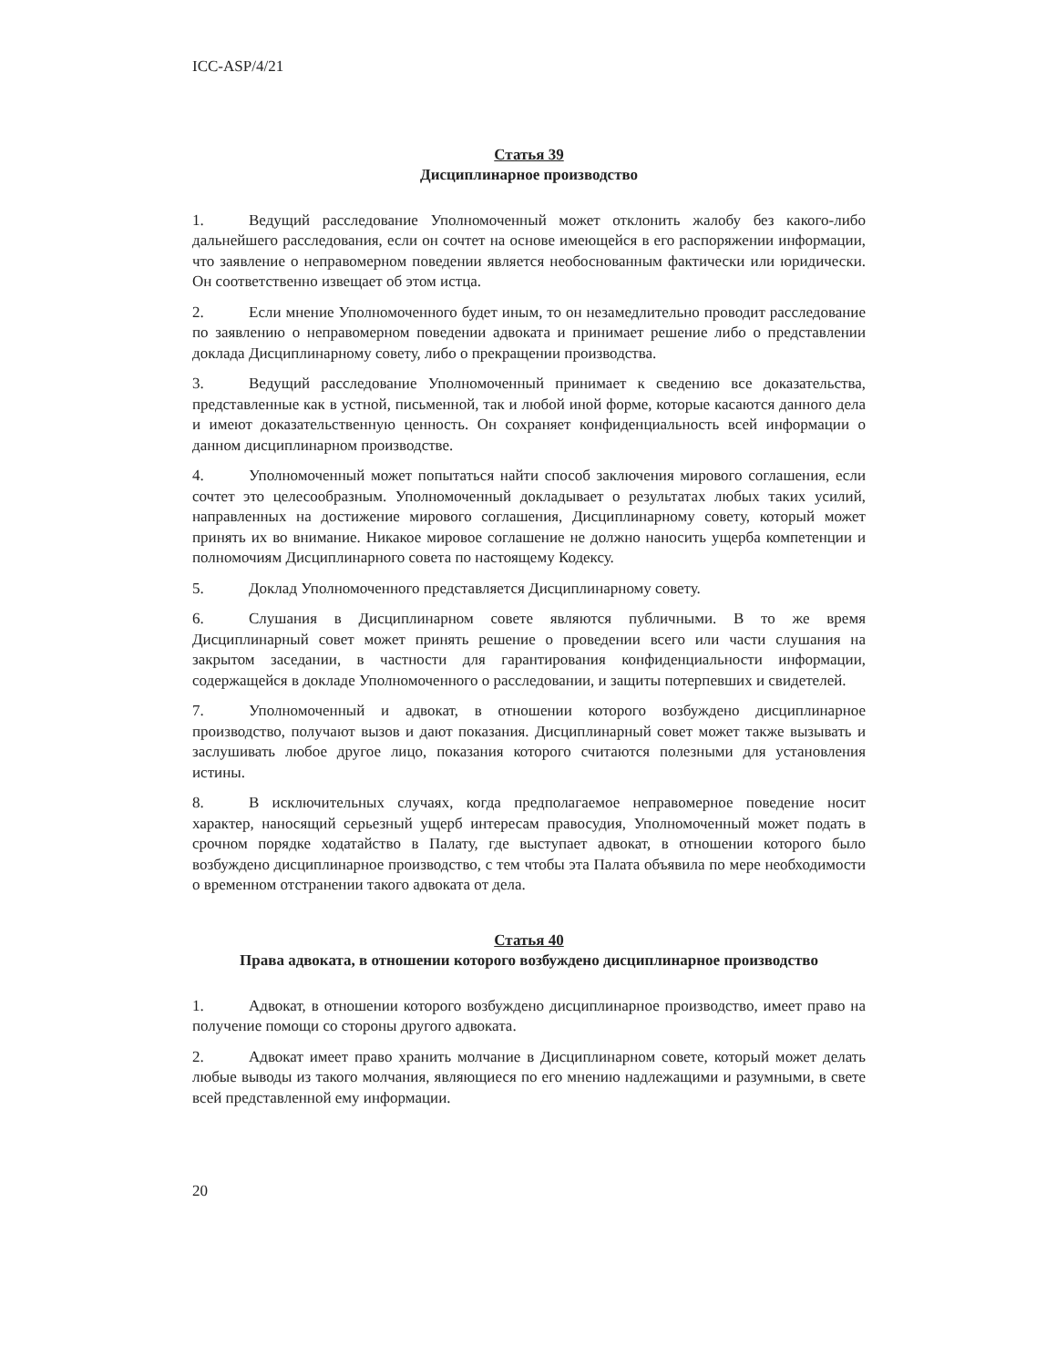ICC-ASP/4/21
Статья 39
Дисциплинарное производство
1. Ведущий расследование Уполномоченный может отклонить жалобу без какого-либо дальнейшего расследования, если он сочтет на основе имеющейся в его распоряжении информации, что заявление о неправомерном поведении является необоснованным фактически или юридически. Он соответственно извещает об этом истца.
2. Если мнение Уполномоченного будет иным, то он незамедлительно проводит расследование по заявлению о неправомерном поведении адвоката и принимает решение либо о представлении доклада Дисциплинарному совету, либо о прекращении производства.
3. Ведущий расследование Уполномоченный принимает к сведению все доказательства, представленные как в устной, письменной, так и любой иной форме, которые касаются данного дела и имеют доказательственную ценность. Он сохраняет конфиденциальность всей информации о данном дисциплинарном производстве.
4. Уполномоченный может попытаться найти способ заключения мирового соглашения, если сочтет это целесообразным. Уполномоченный докладывает о результатах любых таких усилий, направленных на достижение мирового соглашения, Дисциплинарному совету, который может принять их во внимание. Никакое мировое соглашение не должно наносить ущерба компетенции и полномочиям Дисциплинарного совета по настоящему Кодексу.
5. Доклад Уполномоченного представляется Дисциплинарному совету.
6. Слушания в Дисциплинарном совете являются публичными. В то же время Дисциплинарный совет может принять решение о проведении всего или части слушания на закрытом заседании, в частности для гарантирования конфиденциальности информации, содержащейся в докладе Уполномоченного о расследовании, и защиты потерпевших и свидетелей.
7. Уполномоченный и адвокат, в отношении которого возбуждено дисциплинарное производство, получают вызов и дают показания. Дисциплинарный совет может также вызывать и заслушивать любое другое лицо, показания которого считаются полезными для установления истины.
8. В исключительных случаях, когда предполагаемое неправомерное поведение носит характер, наносящий серьезный ущерб интересам правосудия, Уполномоченный может подать в срочном порядке ходатайство в Палату, где выступает адвокат, в отношении которого было возбуждено дисциплинарное производство, с тем чтобы эта Палата объявила по мере необходимости о временном отстранении такого адвоката от дела.
Статья 40
Права адвоката, в отношении которого возбуждено дисциплинарное производство
1. Адвокат, в отношении которого возбуждено дисциплинарное производство, имеет право на получение помощи со стороны другого адвоката.
2. Адвокат имеет право хранить молчание в Дисциплинарном совете, который может делать любые выводы из такого молчания, являющиеся по его мнению надлежащими и разумными, в свете всей представленной ему информации.
20